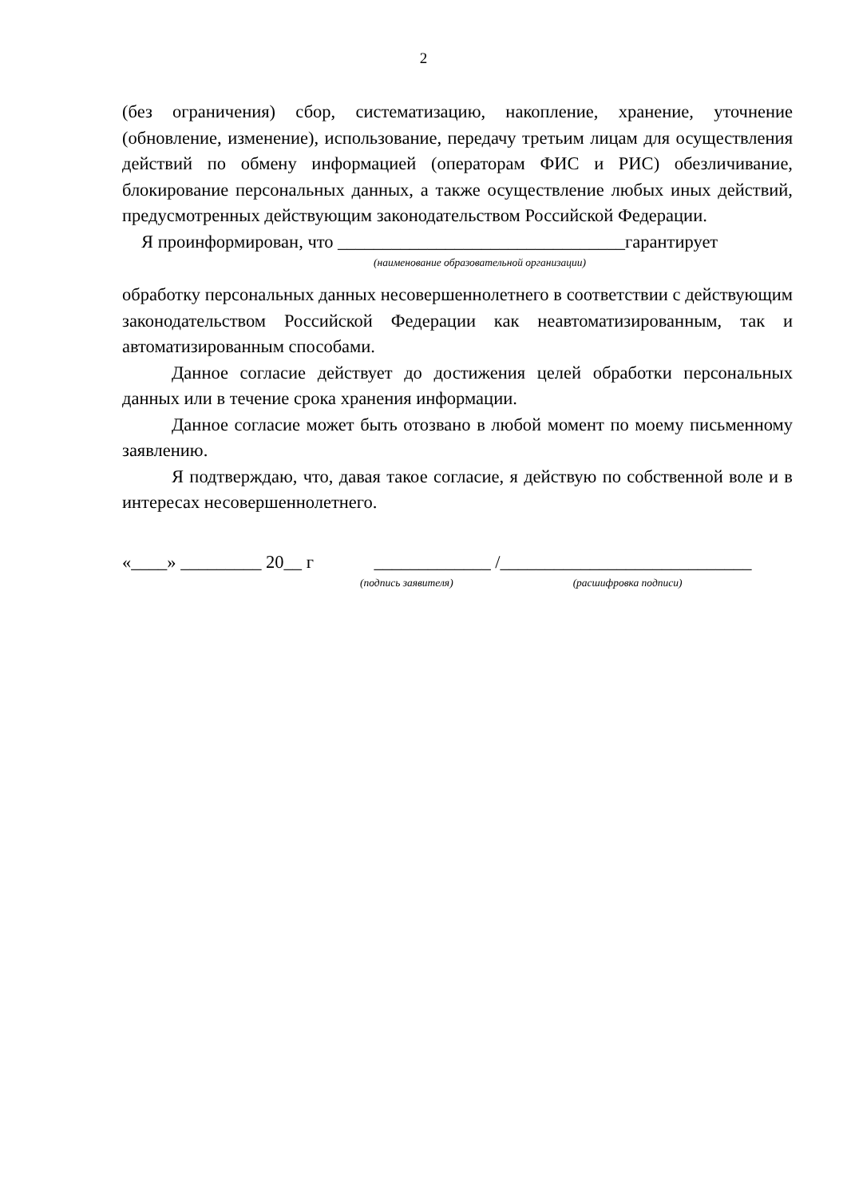2
(без ограничения) сбор, систематизацию, накопление, хранение, уточнение (обновление, изменение), использование, передачу третьим лицам для осуществления действий по обмену информацией (операторам ФИС и РИС) обезличивание, блокирование персональных данных, а также осуществление любых иных действий, предусмотренных действующим законодательством Российской Федерации.
Я проинформирован, что ________________________________гарантирует
(наименование образовательной организации)
обработку персональных данных несовершеннолетнего в соответствии с действующим законодательством Российской Федерации как неавтоматизированным, так и автоматизированным способами.
Данное согласие действует до достижения целей обработки персональных данных или в течение срока хранения информации.
Данное согласие может быть отозвано в любой момент по моему письменному заявлению.
Я подтверждаю, что, давая такое согласие, я действую по собственной воле и в интересах несовершеннолетнего.
«____» _________ 20__ г _____________ /____________________________
(подпись заявителя) (расшифровка подписи)